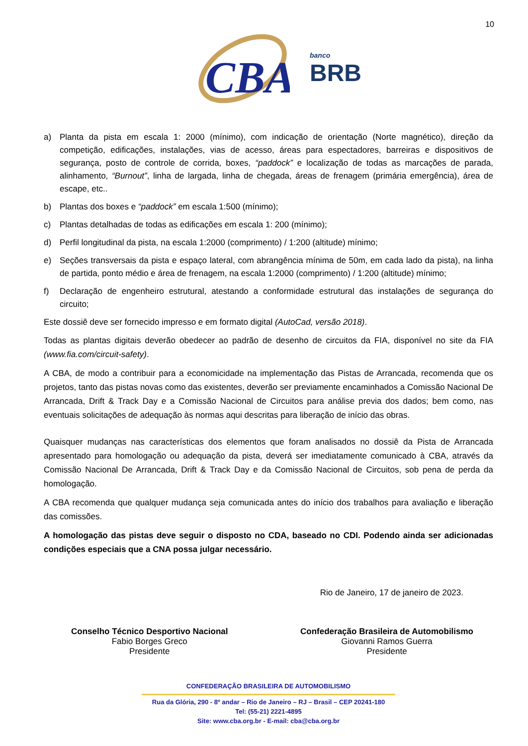10
CBA
banco
BRB
a) Planta da pista em escala 1: 2000 (mínimo), com indicação de orientação (Norte magnético), direção da competição, edificações, instalações, vias de acesso, áreas para espectadores, barreiras e dispositivos de segurança, posto de controle de corrida, boxes, “paddock” e localização de todas as marcações de parada, alinhamento, “Burnout”, linha de largada, linha de chegada, áreas de frenagem (primária emergência), área de escape, etc..
b) Plantas dos boxes e “paddock” em escala 1:500 (mínimo);
c) Plantas detalhadas de todas as edificações em escala 1: 200 (mínimo);
d) Perfil longitudinal da pista, na escala 1:2000 (comprimento) / 1:200 (altitude) mínimo;
e) Seções transversais da pista e espaço lateral, com abrangência mínima de 50m, em cada lado da pista), na linha de partida, ponto médio e área de frenagem, na escala 1:2000 (comprimento) / 1:200 (altitude) mínimo;
f) Declaração de engenheiro estrutural, atestando a conformidade estrutural das instalações de segurança do circuito;
Este dossiê deve ser fornecido impresso e em formato digital (AutoCad, versão 2018).
Todas as plantas digitais deverão obedecer ao padrão de desenho de circuitos da FIA, disponível no site da FIA (www.fia.com/circuit-safety).
A CBA, de modo a contribuir para a economicidade na implementação das Pistas de Arrancada, recomenda que os projetos, tanto das pistas novas como das existentes, deverão ser previamente encaminhados a Comissão Nacional De Arrancada, Drift & Track Day e a Comissão Nacional de Circuitos para análise previa dos dados; bem como, nas eventuais solicitações de adequação às normas aqui descritas para liberação de início das obras.
Quaisquer mudanças nas características dos elementos que foram analisados no dossiê da Pista de Arrancada apresentado para homologação ou adequação da pista, deverá ser imediatamente comunicado à CBA, através da Comissão Nacional De Arrancada, Drift & Track Day e da Comissão Nacional de Circuitos, sob pena de perda da homologação.
A CBA recomenda que qualquer mudança seja comunicada antes do início dos trabalhos para avaliação e liberação das comissões.
A homologação das pistas deve seguir o disposto no CDA, baseado no CDI. Podendo ainda ser adicionadas condições especiais que a CNA possa julgar necessário.
Rio de Janeiro, 17 de janeiro de 2023.
Conselho Técnico Desportivo Nacional
Fabio Borges Greco
Presidente
Confederação Brasileira de Automobilismo
Giovanni Ramos Guerra
Presidente
CONFEDERAÇÃO BRASILEIRA DE AUTOMOBILISMO
Rua da Glória, 290 - 8º andar – Rio de Janeiro – RJ – Brasil – CEP 20241-180
Tel: (55-21) 2221-4895
Site: www.cba.org.br - E-mail: cba@cba.org.br